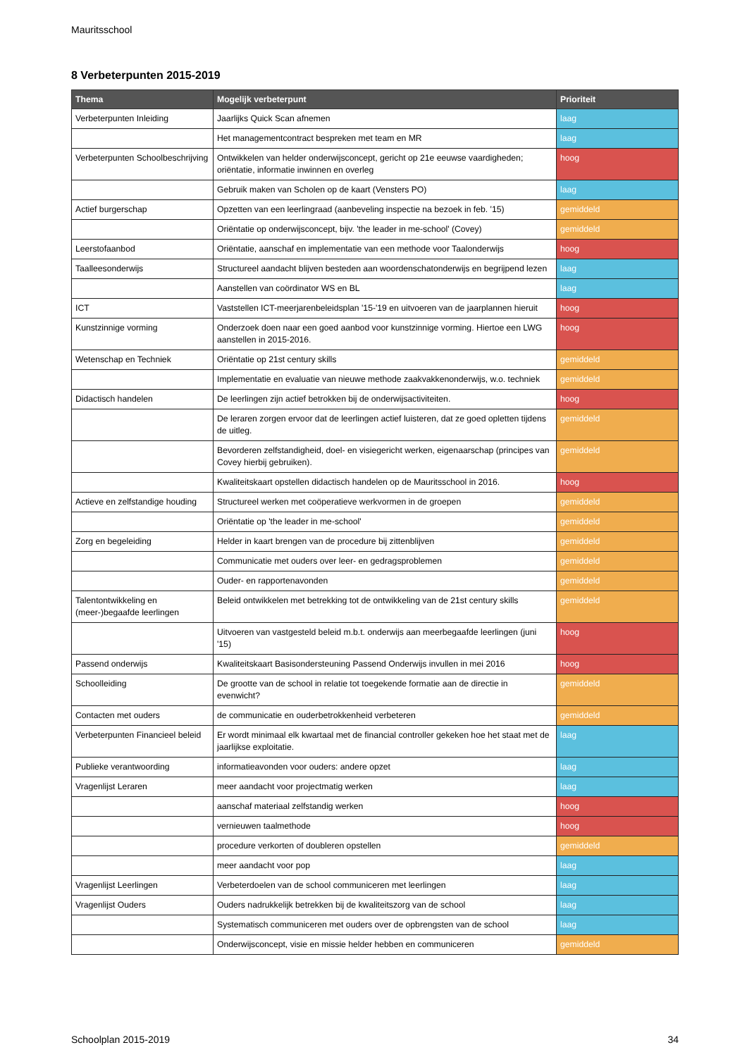Mauritsschool
8 Verbeterpunten 2015-2019
| Thema | Mogelijk verbeterpunt | Prioriteit |
| --- | --- | --- |
| Verbeterpunten Inleiding | Jaarlijks Quick Scan afnemen | laag |
| | Het managementcontract bespreken met team en MR | laag |
| Verbeterpunten Schoolbeschrijving | Ontwikkelen van helder onderwijsconcept, gericht op 21e eeuwse vaardigheden; oriëntatie, informatie inwinnen en overleg | hoog |
| | Gebruik maken van Scholen op de kaart (Vensters PO) | laag |
| Actief burgerschap | Opzetten van een leerlingraad (aanbeveling inspectie na bezoek in feb. '15) | gemiddeld |
| | Oriëntatie op onderwijsconcept, bijv. 'the leader in me-school' (Covey) | gemiddeld |
| Leerstofaanbod | Oriëntatie, aanschaf en implementatie van een methode voor Taalonderwijs | hoog |
| Taalleesonderwijs | Structureel aandacht blijven besteden aan woordenschatonderwijs en begrijpend lezen | laag |
| | Aanstellen van coördinator WS en BL | laag |
| ICT | Vaststellen ICT-meerjarenbeleidsplan '15-'19 en uitvoeren van de jaarplannen hieruit | hoog |
| Kunstzinnige vorming | Onderzoek doen naar een goed aanbod voor kunstzinnige vorming. Hiertoe een LWG aanstellen in 2015-2016. | hoog |
| Wetenschap en Techniek | Oriëntatie op 21st century skills | gemiddeld |
| | Implementatie en evaluatie van nieuwe methode zaakvakkenonderwijs, w.o. techniek | gemiddeld |
| Didactisch handelen | De leerlingen zijn actief betrokken bij de onderwijsactiviteiten. | hoog |
| | De leraren zorgen ervoor dat de leerlingen actief luisteren, dat ze goed opletten tijdens de uitleg. | gemiddeld |
| | Bevorderen zelfstandigheid, doel- en visiegericht werken, eigenaarschap (principes van Covey hierbij gebruiken). | gemiddeld |
| | Kwaliteitskaart opstellen didactisch handelen op de Mauritsschool in 2016. | hoog |
| Actieve en zelfstandige houding | Structureel werken met coöperatieve werkvormen in de groepen | gemiddeld |
| | Oriëntatie op 'the leader in me-school' | gemiddeld |
| Zorg en begeleiding | Helder in kaart brengen van de procedure bij zittenblijven | gemiddeld |
| | Communicatie met ouders over leer- en gedragsproblemen | gemiddeld |
| | Ouder- en rapportenavonden | gemiddeld |
| Talentontwikkeling en (meer-)begaafde leerlingen | Beleid ontwikkelen met betrekking tot de ontwikkeling van de 21st century skills | gemiddeld |
| | Uitvoeren van vastgesteld beleid m.b.t. onderwijs aan meerbegaafde leerlingen (juni '15) | hoog |
| Passend onderwijs | Kwaliteitskaart Basisondersteuning Passend Onderwijs invullen in mei 2016 | hoog |
| Schoolleiding | De grootte van de school in relatie tot toegekende formatie aan de directie in evenwicht? | gemiddeld |
| Contacten met ouders | de communicatie en ouderbetrokkenheid verbeteren | gemiddeld |
| Verbeterpunten Financieel beleid | Er wordt minimaal elk kwartaal met de financial controller gekeken hoe het staat met de jaarlijkse exploitatie. | laag |
| Publieke verantwoording | informatieavonden voor ouders: andere opzet | laag |
| Vragenlijst Leraren | meer aandacht voor projectmatig werken | laag |
| | aanschaf materiaal zelfstandig werken | hoog |
| | vernieuwen taalmethode | hoog |
| | procedure verkorten of doubleren opstellen | gemiddeld |
| | meer aandacht voor pop | laag |
| Vragenlijst Leerlingen | Verbeterdoelen van de school communiceren met leerlingen | laag |
| Vragenlijst Ouders | Ouders nadrukkelijk betrekken bij de kwaliteitszorg van de school | laag |
| | Systematisch communiceren met ouders over de opbrengsten van de school | laag |
| | Onderwijsconcept, visie en missie helder hebben en communiceren | gemiddeld |
Schoolplan 2015-2019 34